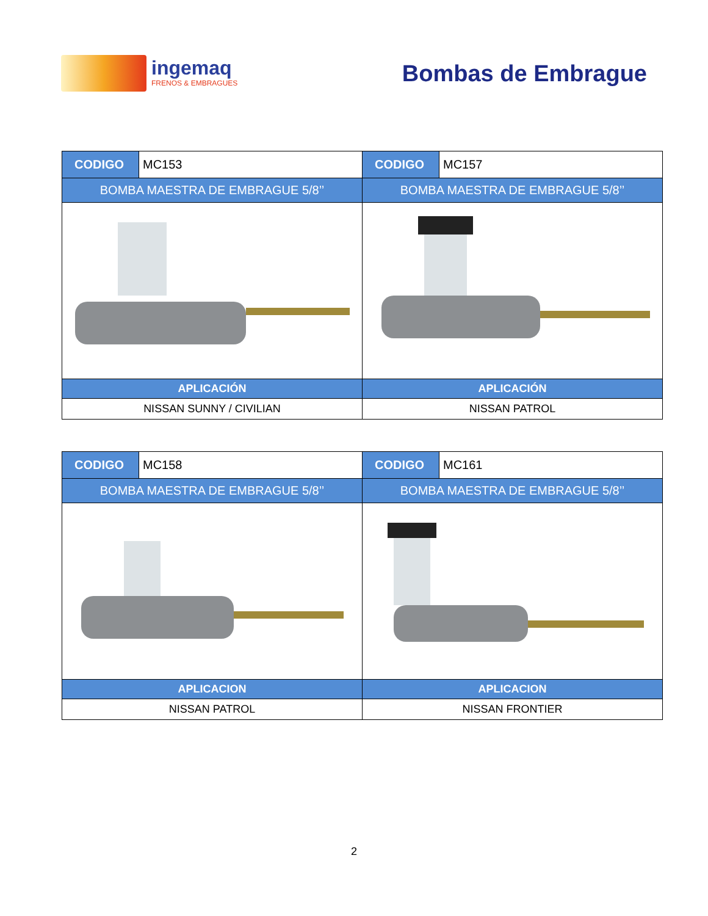ingemaq
FRENOS & EMBRAGUES
Bombas de Embrague
| CODIGO | MC153 | CODIGO | MC157 |
| BOMBA MAESTRA DE EMBRAGUE 5/8’’ | | BOMBA MAESTRA DE EMBRAGUE 5/8’’ | |
| APLICACIÓN | | APLICACIÓN | |
| NISSAN SUNNY / CIVILIAN | | NISSAN PATROL | |
| CODIGO | MC158 | CODIGO | MC161 |
| BOMBA MAESTRA DE EMBRAGUE 5/8’’ | | BOMBA MAESTRA DE EMBRAGUE 5/8’’ | |
| APLICACION | | APLICACION | |
| NISSAN PATROL | | NISSAN FRONTIER | |
2